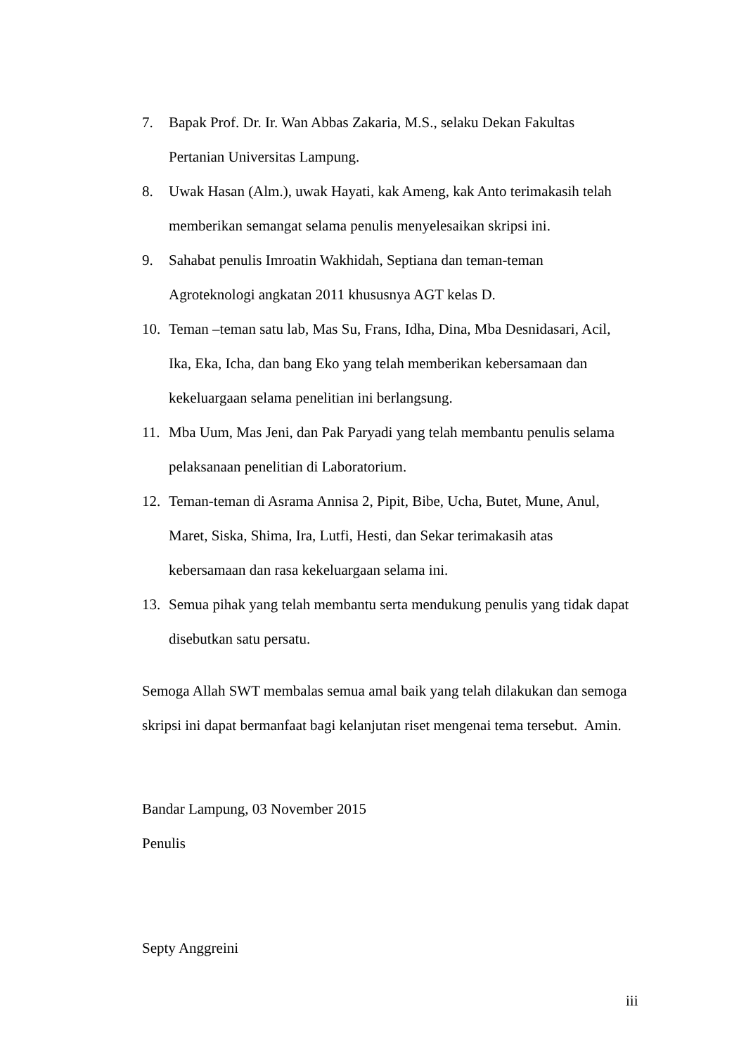7. Bapak Prof. Dr. Ir. Wan Abbas Zakaria, M.S., selaku Dekan Fakultas
Pertanian Universitas Lampung.
8. Uwak Hasan (Alm.), uwak Hayati, kak Ameng, kak Anto terimakasih telah
memberikan semangat selama penulis menyelesaikan skripsi ini.
9. Sahabat penulis Imroatin Wakhidah, Septiana dan teman-teman
Agroteknologi angkatan 2011 khususnya AGT kelas D.
10. Teman –teman satu lab, Mas Su, Frans, Idha, Dina, Mba Desnidasari, Acil,
Ika, Eka, Icha, dan bang Eko yang telah memberikan kebersamaan dan
kekeluargaan selama penelitian ini berlangsung.
11. Mba Uum, Mas Jeni, dan Pak Paryadi yang telah membantu penulis selama
pelaksanaan penelitian di Laboratorium.
12. Teman-teman di Asrama Annisa 2, Pipit, Bibe, Ucha, Butet, Mune, Anul,
Maret, Siska, Shima, Ira, Lutfi, Hesti, dan Sekar terimakasih atas
kebersamaan dan rasa kekeluargaan selama ini.
13. Semua pihak yang telah membantu serta mendukung penulis yang tidak dapat
disebutkan satu persatu.
Semoga Allah SWT membalas semua amal baik yang telah dilakukan dan semoga
skripsi ini dapat bermanfaat bagi kelanjutan riset mengenai tema tersebut. Amin.
Bandar Lampung, 03 November 2015
Penulis
Septy Anggreini
iii